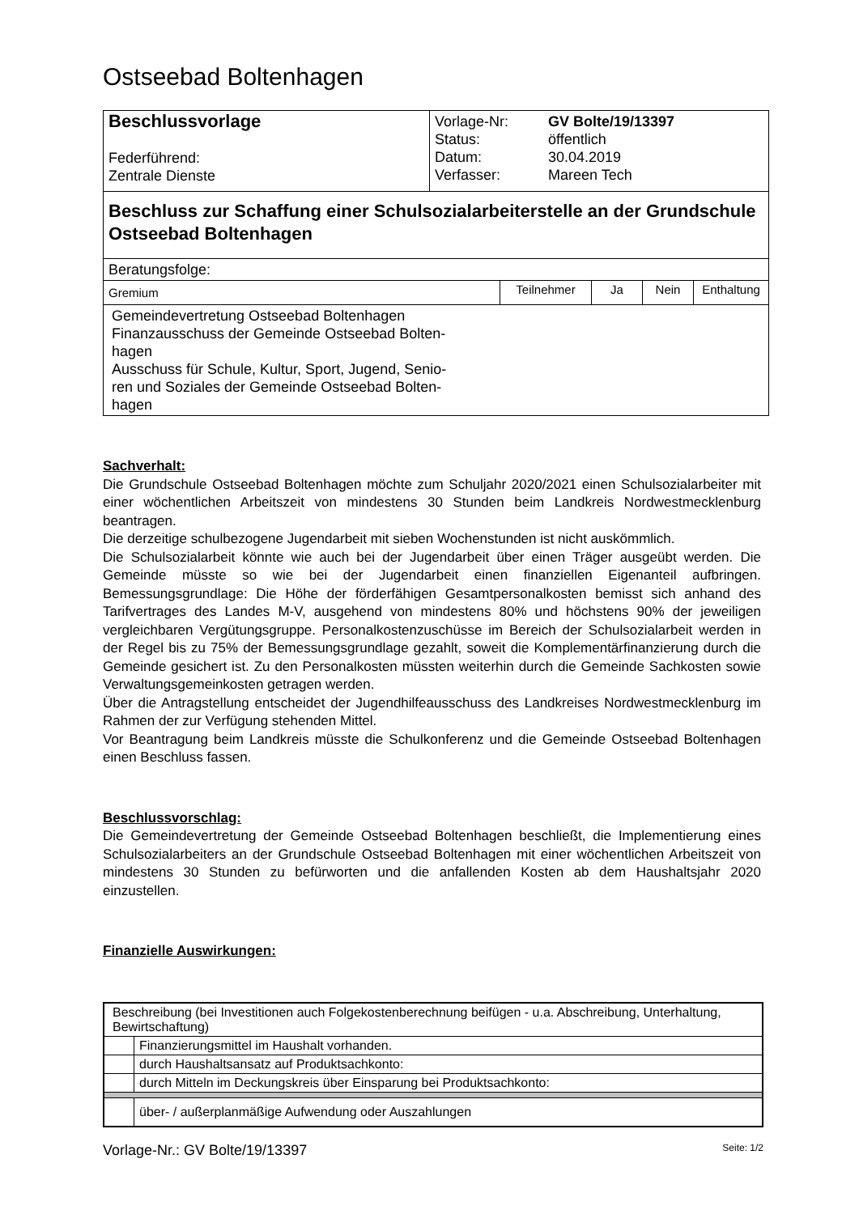Ostseebad Boltenhagen
| Beschlussvorlage Federführend: Zentrale Dienste | / Vorlage-Nr: / GV Bolte/19/13397 / / Status: / öffentlich / / Datum: / 30.04.2019 / / Verfasser: / Mareen Tech / |
| Beschluss zur Schaffung einer Schulsozialarbeiterstelle an der Grundschule Ostseebad Boltenhagen | |
| Beratungsfolge: | |
| Gremium | Teilnehmer | Ja | Nein | Enthaltung |
| --- | --- | --- | --- | --- |
| Gemeindevertretung Ostseebad Boltenhagen Finanzausschuss der Gemeinde Ostseebad Bolten- hagen Ausschuss für Schule, Kultur, Sport, Jugend, Senio- ren und Soziales der Gemeinde Ostseebad Bolten- hagen | | | | |
Sachverhalt:
Die Grundschule Ostseebad Boltenhagen möchte zum Schuljahr 2020/2021 einen Schulsozialarbeiter mit einer wöchentlichen Arbeitszeit von mindestens 30 Stunden beim Landkreis Nordwestmecklenburg beantragen.
Die derzeitige schulbezogene Jugendarbeit mit sieben Wochenstunden ist nicht auskömmlich.
Die Schulsozialarbeit könnte wie auch bei der Jugendarbeit über einen Träger ausgeübt werden. Die Gemeinde müsste so wie bei der Jugendarbeit einen finanziellen Eigenanteil aufbringen. Bemessungsgrundlage: Die Höhe der förderfähigen Gesamtpersonalkosten bemisst sich anhand des Tarifvertrages des Landes M-V, ausgehend von mindestens 80% und höchstens 90% der jeweiligen vergleichbaren Vergütungsgruppe. Personalkostenzuschüsse im Bereich der Schulsozialarbeit werden in der Regel bis zu 75% der Bemessungsgrundlage gezahlt, soweit die Komplementärfinanzierung durch die Gemeinde gesichert ist. Zu den Personalkosten müssten weiterhin durch die Gemeinde Sachkosten sowie Verwaltungsgemeinkosten getragen werden.
Über die Antragstellung entscheidet der Jugendhilfeausschuss des Landkreises Nordwestmecklenburg im Rahmen der zur Verfügung stehenden Mittel.
Vor Beantragung beim Landkreis müsste die Schulkonferenz und die Gemeinde Ostseebad Boltenhagen einen Beschluss fassen.
Beschlussvorschlag:
Die Gemeindevertretung der Gemeinde Ostseebad Boltenhagen beschließt, die Implementierung eines Schulsozialarbeiters an der Grundschule Ostseebad Boltenhagen mit einer wöchentlichen Arbeitszeit von mindestens 30 Stunden zu befürworten und die anfallenden Kosten ab dem Haushaltsjahr 2020 einzustellen.
Finanzielle Auswirkungen:
| Beschreibung (bei Investitionen auch Folgekostenberechnung beifügen - u.a. Abschreibung, Unterhaltung, Bewirtschaftung) | |
| | Finanzierungsmittel im Haushalt vorhanden. |
| | durch Haushaltsansatz auf Produktsachkonto: |
| | durch Mitteln im Deckungskreis über Einsparung bei Produktsachkonto: |
| | über- / außerplanmäßige Aufwendung oder Auszahlungen |
Vorlage-Nr.: GV Bolte/19/13397 Seite: 1/2